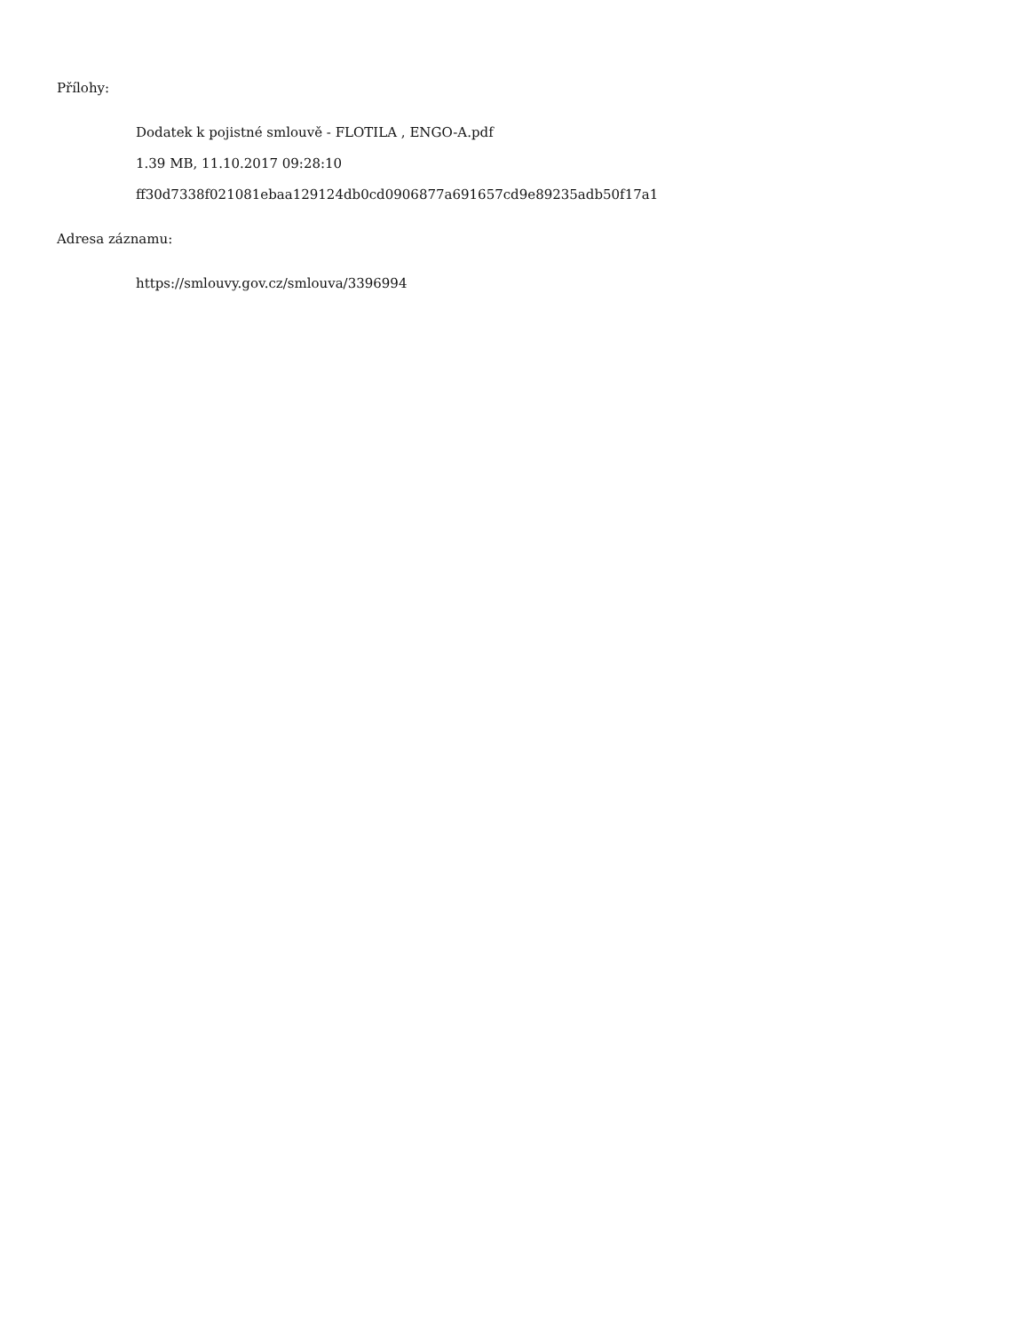Přílohy:
Dodatek k pojistné smlouvě - FLOTILA , ENGO-A.pdf
1.39 MB, 11.10.2017 09:28:10
ff30d7338f021081ebaa129124db0cd0906877a691657cd9e89235adb50f17a1
Adresa záznamu:
https://smlouvy.gov.cz/smlouva/3396994